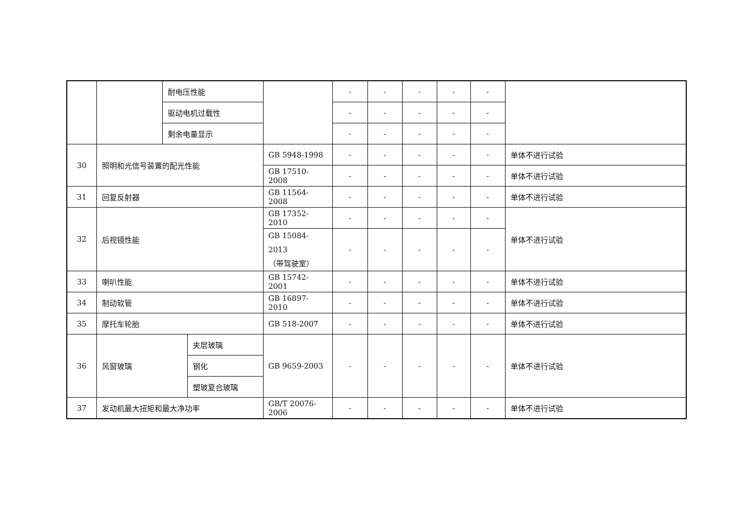| | | 耐电压性能 | | | - | - | - | - | - | |
| | | 驱动电机过载性 | | | - | - | - | - | - | |
| | | 剩余电量显示 | | | - | - | - | - | - | |
| 30 | 照明和光信号装置的配光性能 | | | GB 5948-1998 | - | - | - | - | - | 单体不进行试验 |
| | | | | GB 17510-2008 | - | - | - | - | - | 单体不进行试验 |
| 31 | 回复反射器 | | | GB 11564-2008 | - | - | - | - | - | 单体不进行试验 |
| 32 | 后视镜性能 | | | GB 17352-2010 | - | - | - | - | - | 单体不进行试验 |
| | | | | GB 15084-2013 （带驾驶室） | - | - | - | - | - | |
| 33 | 喇叭性能 | | | GB 15742-2001 | - | - | - | - | - | 单体不进行试验 |
| 34 | 制动软管 | | | GB 16897-2010 | - | - | - | - | - | 单体不进行试验 |
| 35 | 摩托车轮胎 | | | GB 518-2007 | - | - | - | - | - | 单体不进行试验 |
| 36 | 风窗玻璃 | | 夹层玻璃 | GB 9659-2003 | - | - | - | - | - | 单体不进行试验 |
| | | | 钢化 | | | | | | | |
| | | | 塑玻复合玻璃 | | | | | | | |
| 37 | 发动机最大扭矩和最大净功率 | | | GB/T 20076-2006 | - | - | - | - | - | 单体不进行试验 |